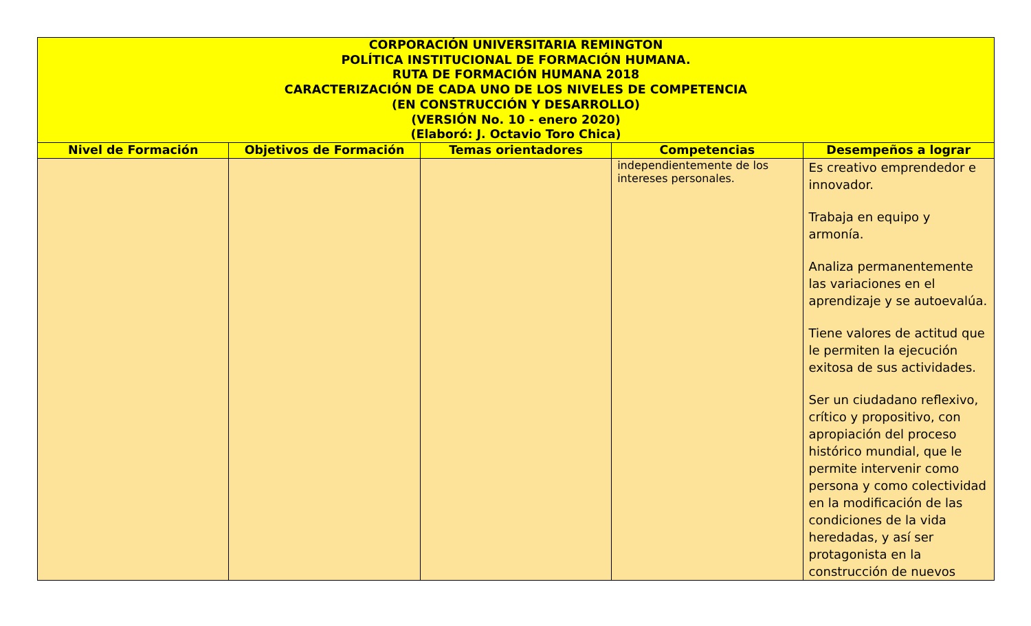| CORPORACIÓN UNIVERSITARIA REMINGTON POLÍTICA INSTITUCIONAL DE FORMACIÓN HUMANA. RUTA DE FORMACIÓN HUMANA 2018 CARACTERIZACIÓN DE CADA UNO DE LOS NIVELES DE COMPETENCIA (EN CONSTRUCCIÓN Y DESARROLLO) (VERSIÓN No. 10 - enero 2020) (Elaboró: J. Octavio Toro Chica) | | | | |
| Nivel de Formación | Objetivos de Formación | Temas orientadores | Competencias | Desempeños a lograr |
| | | | independientemente de los intereses personales. | Es creativo emprendedor e innovador. Trabaja en equipo y armonía. Analiza permanentemente las variaciones en el aprendizaje y se autoevalúa. Tiene valores de actitud que le permiten la ejecución exitosa de sus actividades. Ser un ciudadano reflexivo, crítico y propositivo, con apropiación del proceso histórico mundial, que le permite intervenir como persona y como colectividad en la modificación de las condiciones de la vida heredadas, y así ser protagonista en la construcción de nuevos |